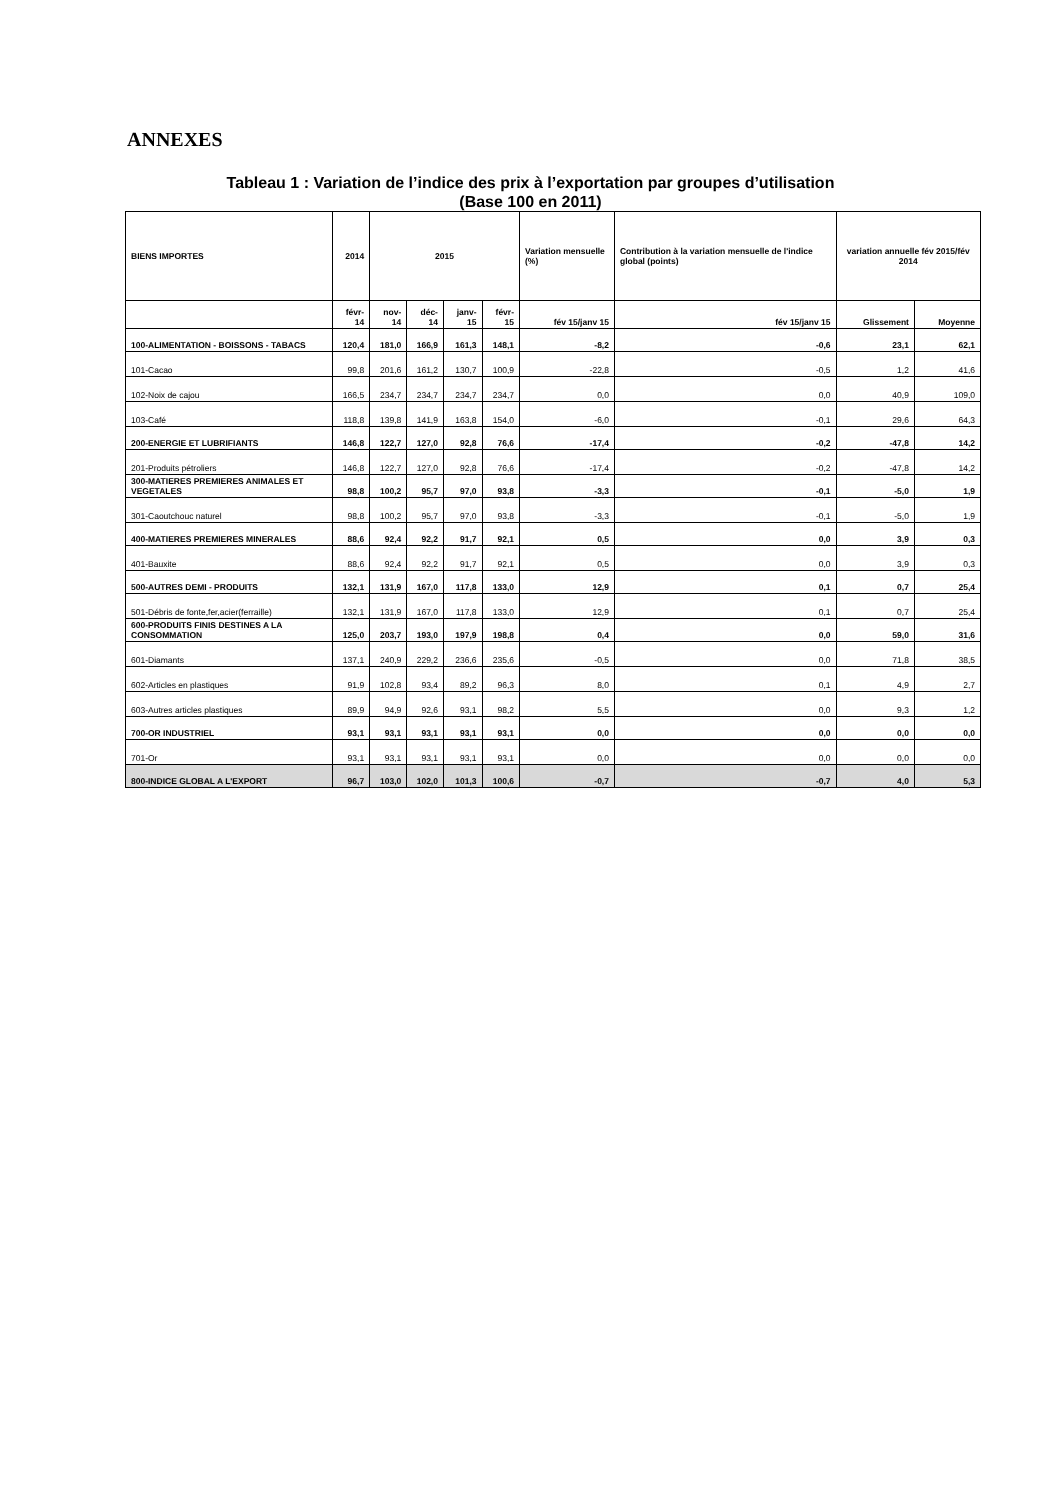ANNEXES
Tableau 1 : Variation de l’indice des prix à l’exportation par groupes d’utilisation
(Base 100 en 2011)
| BIENS IMPORTES | 2014 | 2015 | | | | Variation mensuelle (%) | Contribution à la variation mensuelle de l'indice global (points) | variation annuelle fév 2015/fév 2014 | |
| --- | --- | --- | --- | --- | --- | --- | --- | --- | --- |
| | févr-14 | nov-14 | déc-14 | janv-15 | févr-15 | fév 15/janv 15 | fév 15/janv 15 | Glissement | Moyenne |
| 100-ALIMENTATION - BOISSONS - TABACS | 120,4 | 181,0 | 166,9 | 161,3 | 148,1 | -8,2 | -0,6 | 23,1 | 62,1 |
| 101-Cacao | 99,8 | 201,6 | 161,2 | 130,7 | 100,9 | -22,8 | -0,5 | 1,2 | 41,6 |
| 102-Noix de cajou | 166,5 | 234,7 | 234,7 | 234,7 | 234,7 | 0,0 | 0,0 | 40,9 | 109,0 |
| 103-Café | 118,8 | 139,8 | 141,9 | 163,8 | 154,0 | -6,0 | -0,1 | 29,6 | 64,3 |
| 200-ENERGIE ET LUBRIFIANTS | 146,8 | 122,7 | 127,0 | 92,8 | 76,6 | -17,4 | -0,2 | -47,8 | 14,2 |
| 201-Produits pétroliers | 146,8 | 122,7 | 127,0 | 92,8 | 76,6 | -17,4 | -0,2 | -47,8 | 14,2 |
| 300-MATIERES PREMIERES ANIMALES ET VEGETALES | 98,8 | 100,2 | 95,7 | 97,0 | 93,8 | -3,3 | -0,1 | -5,0 | 1,9 |
| 301-Caoutchouc naturel | 98,8 | 100,2 | 95,7 | 97,0 | 93,8 | -3,3 | -0,1 | -5,0 | 1,9 |
| 400-MATIERES PREMIERES MINERALES | 88,6 | 92,4 | 92,2 | 91,7 | 92,1 | 0,5 | 0,0 | 3,9 | 0,3 |
| 401-Bauxite | 88,6 | 92,4 | 92,2 | 91,7 | 92,1 | 0,5 | 0,0 | 3,9 | 0,3 |
| 500-AUTRES DEMI - PRODUITS | 132,1 | 131,9 | 167,0 | 117,8 | 133,0 | 12,9 | 0,1 | 0,7 | 25,4 |
| 501-Débris de fonte,fer,acier(ferraille) | 132,1 | 131,9 | 167,0 | 117,8 | 133,0 | 12,9 | 0,1 | 0,7 | 25,4 |
| 600-PRODUITS FINIS DESTINES A LA CONSOMMATION | 125,0 | 203,7 | 193,0 | 197,9 | 198,8 | 0,4 | 0,0 | 59,0 | 31,6 |
| 601-Diamants | 137,1 | 240,9 | 229,2 | 236,6 | 235,6 | -0,5 | 0,0 | 71,8 | 38,5 |
| 602-Articles en plastiques | 91,9 | 102,8 | 93,4 | 89,2 | 96,3 | 8,0 | 0,1 | 4,9 | 2,7 |
| 603-Autres articles plastiques | 89,9 | 94,9 | 92,6 | 93,1 | 98,2 | 5,5 | 0,0 | 9,3 | 1,2 |
| 700-OR INDUSTRIEL | 93,1 | 93,1 | 93,1 | 93,1 | 93,1 | 0,0 | 0,0 | 0,0 | 0,0 |
| 701-Or | 93,1 | 93,1 | 93,1 | 93,1 | 93,1 | 0,0 | 0,0 | 0,0 | 0,0 |
| 800-INDICE GLOBAL A L'EXPORT | 96,7 | 103,0 | 102,0 | 101,3 | 100,6 | -0,7 | -0,7 | 4,0 | 5,3 |